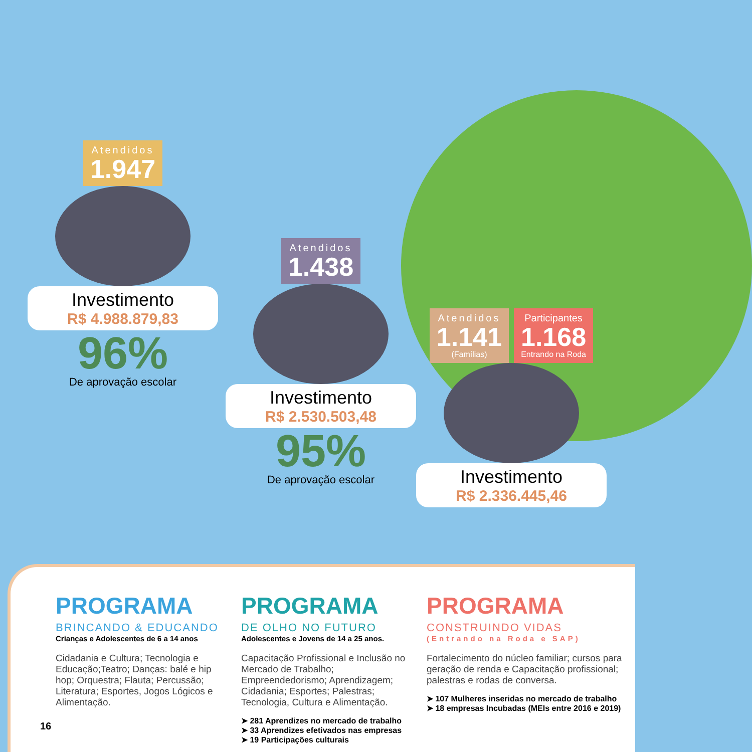Atendidos
1.947
Investimento
R$ 4.988.879,83
96%
De aprovação escolar
Atendidos
1.438
Investimento
R$ 2.530.503,48
95%
De aprovação escolar
Atendidos
1.141
(Famílias)
Participantes
1.168
Entrando na Roda
Investimento
R$ 2.336.445,46
PROGRAMA
BRINCANDO & EDUCANDO
Crianças e Adolescentes de 6 a 14 anos
Cidadania e Cultura; Tecnologia e Educação;Teatro; Danças: balé e hip hop; Orquestra; Flauta; Percussão; Literatura; Esportes, Jogos Lógicos e Alimentação.
PROGRAMA
DE OLHO NO FUTURO
Adolescentes e Jovens de 14 a 25 anos.
Capacitação Profissional e Inclusão no Mercado de Trabalho; Empreendedorismo; Aprendizagem; Cidadania; Esportes; Palestras; Tecnologia, Cultura e Alimentação.
➤ 281 Aprendizes no mercado de trabalho
➤ 33 Aprendizes efetivados nas empresas
➤ 19 Participações culturais
PROGRAMA
CONSTRUINDO VIDAS
(Entrando na Roda e SAP)
Fortalecimento do núcleo familiar; cursos para geração de renda e Capacitação profissional; palestras e rodas de conversa.
➤ 107 Mulheres inseridas no mercado de trabalho
➤ 18 empresas Incubadas (MEIs entre 2016 e 2019)
16